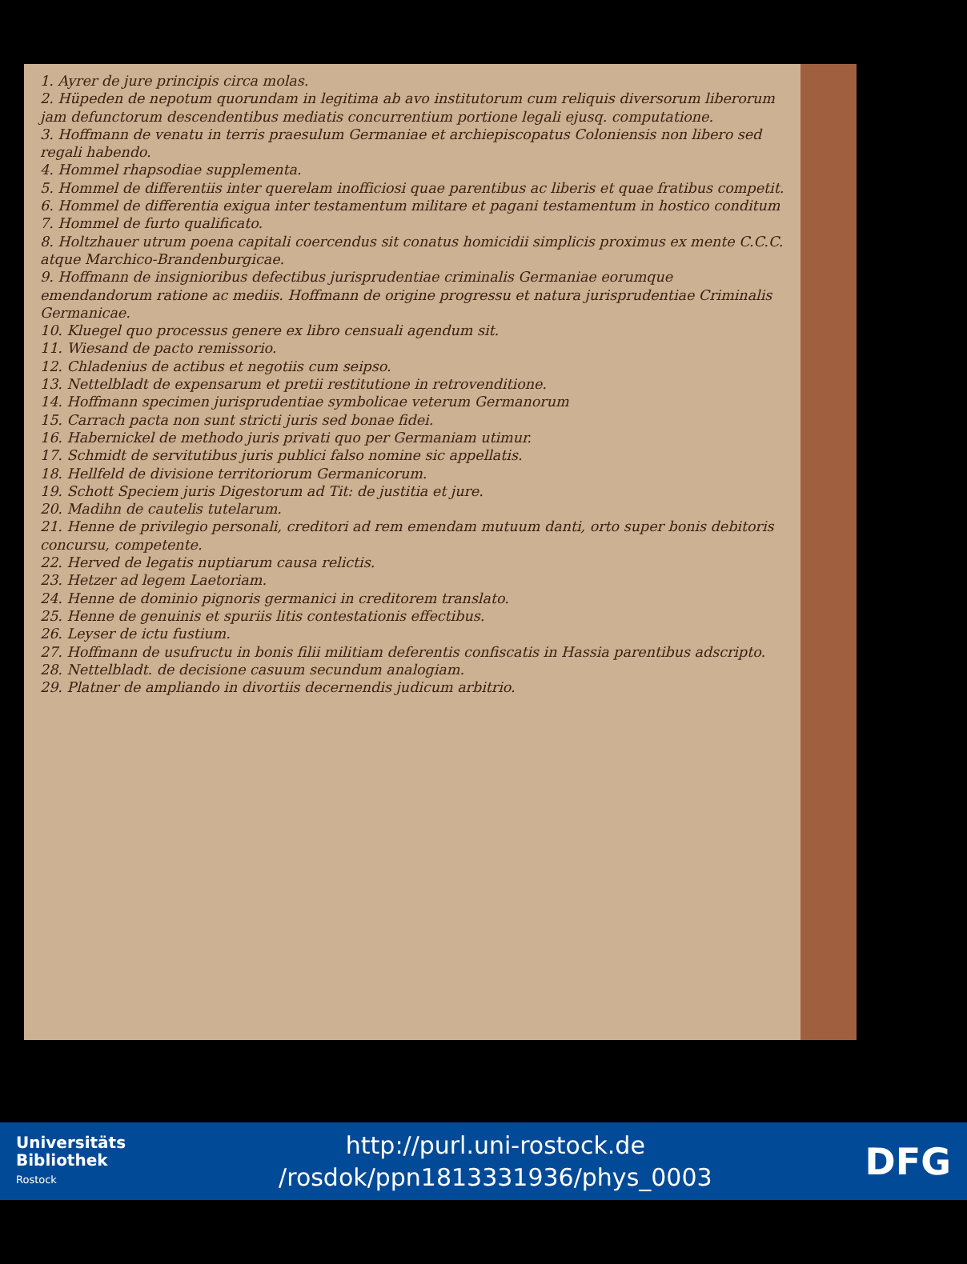1. Ayrer de jure principis circa molas.
2. Hüpeden de nepotum quorundam in legitima ab avo institutorum cum reliquis diversorum liberorum jam defunctorum descendentibus mediatis concurrentium portione legali ejusq. computatione.
3. Hoffmann de venatu in terris praesulum Germaniae et archiepiscopatus Coloniensis non libero sed regali habendo.
4. Hommel rhapsodiae supplementa.
5. Hommel de differentiis inter querelam inofficiosi quae parentibus ac liberis et quae fratibus competit.
6. Hommel de differentia exigua inter testamentum militare et pagani testamentum in hostico conditum
7. Hommel de furto qualificato.
8. Holtzhauer utrum poena capitali coercendus sit conatus homicidii simplicis proximus ex mente C.C.C. atque Marchico-Brandenburgicae.
9. Hoffmann de insignioribus defectibus jurisprudentiae criminalis Germaniae eorumque emendandorum ratione ac mediis. Hoffmann de origine progressu et natura jurisprudentiae Criminalis Germanicae.
10. Kluegel quo processus genere ex libro censuali agendum sit.
11. Wiesand de pacto remissorio.
12. Chladenius de actibus et negotiis cum seipso.
13. Nettelbladt de expensarum et pretii restitutione in retrovenditione.
14. Hoffmann specimen jurisprudentiae symbolicae veterum Germanorum
15. Carrach pacta non sunt stricti juris sed bonae fidei.
16. Habernickel de methodo juris privati quo per Germaniam utimur.
17. Schmidt de servitutibus juris publici falso nomine sic appellatis.
18. Hellfeld de divisione territoriorum Germanicorum.
19. Schott Speciem juris Digestorum ad Tit: de justitia et jure.
20. Madihn de cautelis tutelarum.
21. Henne de privilegio personali, creditori ad rem emendam mutuum danti, orto super bonis debitoris concursu, competente.
22. Herved de legatis nuptiarum causa relictis.
23. Hetzer ad legem Laetoriam.
24. Henne de dominio pignoris germanici in creditorem translato.
25. Henne de genuinis et spuriis litis contestationis effectibus.
26. Leyser de ictu fustium.
27. Hoffmann de usufructu in bonis filii militiam deferentis confiscatis in Hassia parentibus adscripto.
28. Nettelbladt. de decisione casuum secundum analogiam.
29. Platner de ampliando in divortiis decernendis judicum arbitrio.
Universitäts
Bibliothek
Rostock
http://purl.uni-rostock.de
/rosdok/ppn1813331936/phys_0003
DFG